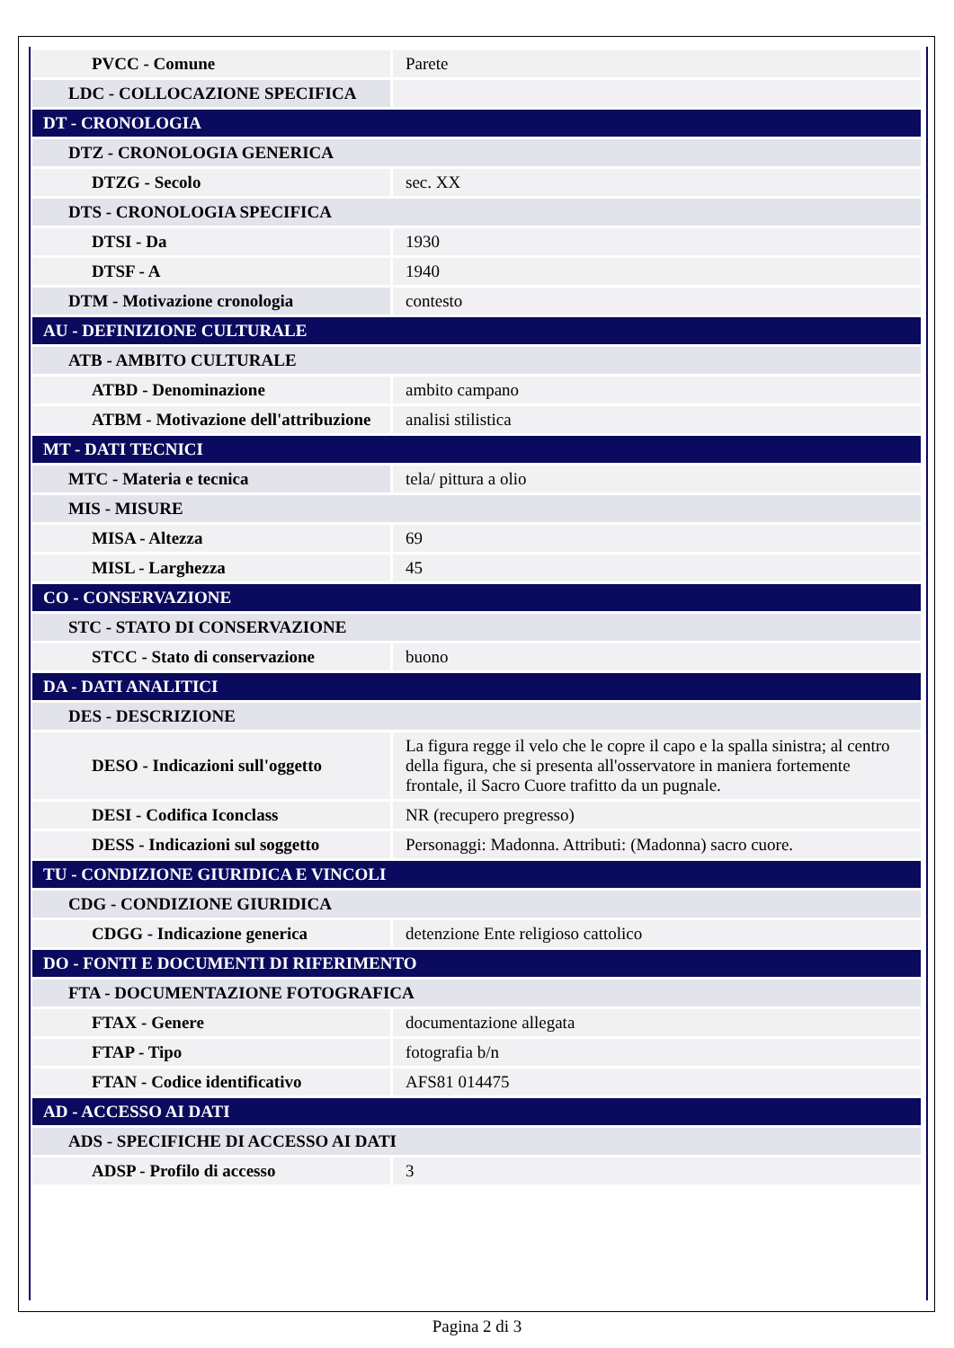| PVCC - Comune | Parete |
| LDC - COLLOCAZIONE SPECIFICA | |
| DT - CRONOLOGIA | |
| DTZ - CRONOLOGIA GENERICA | |
| DTZG - Secolo | sec. XX |
| DTS - CRONOLOGIA SPECIFICA | |
| DTSI - Da | 1930 |
| DTSF - A | 1940 |
| DTM - Motivazione cronologia | contesto |
| AU - DEFINIZIONE CULTURALE | |
| ATB - AMBITO CULTURALE | |
| ATBD - Denominazione | ambito campano |
| ATBM - Motivazione dell'attribuzione | analisi stilistica |
| MT - DATI TECNICI | |
| MTC - Materia e tecnica | tela/ pittura a olio |
| MIS - MISURE | |
| MISA - Altezza | 69 |
| MISL - Larghezza | 45 |
| CO - CONSERVAZIONE | |
| STC - STATO DI CONSERVAZIONE | |
| STCC - Stato di conservazione | buono |
| DA - DATI ANALITICI | |
| DES - DESCRIZIONE | |
| DESO - Indicazioni sull'oggetto | La figura regge il velo che le copre il capo e la spalla sinistra; al centro della figura, che si presenta all'osservatore in maniera fortemente frontale, il Sacro Cuore trafitto da un pugnale. |
| DESI - Codifica Iconclass | NR (recupero pregresso) |
| DESS - Indicazioni sul soggetto | Personaggi: Madonna. Attributi: (Madonna) sacro cuore. |
| TU - CONDIZIONE GIURIDICA E VINCOLI | |
| CDG - CONDIZIONE GIURIDICA | |
| CDGG - Indicazione generica | detenzione Ente religioso cattolico |
| DO - FONTI E DOCUMENTI DI RIFERIMENTO | |
| FTA - DOCUMENTAZIONE FOTOGRAFICA | |
| FTAX - Genere | documentazione allegata |
| FTAP - Tipo | fotografia b/n |
| FTAN - Codice identificativo | AFS81 014475 |
| AD - ACCESSO AI DATI | |
| ADS - SPECIFICHE DI ACCESSO AI DATI | |
| ADSP - Profilo di accesso | 3 |
Pagina 2 di 3